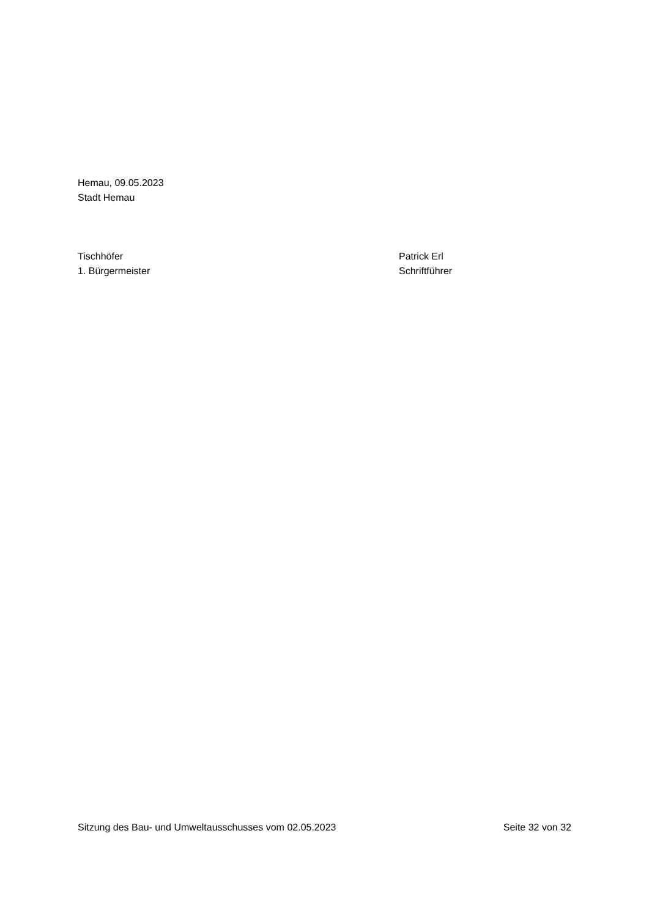Hemau, 09.05.2023
Stadt Hemau
Tischhöfer
1. Bürgermeister
Patrick Erl
Schriftführer
Sitzung des Bau- und Umweltausschusses vom 02.05.2023
Seite 32 von 32